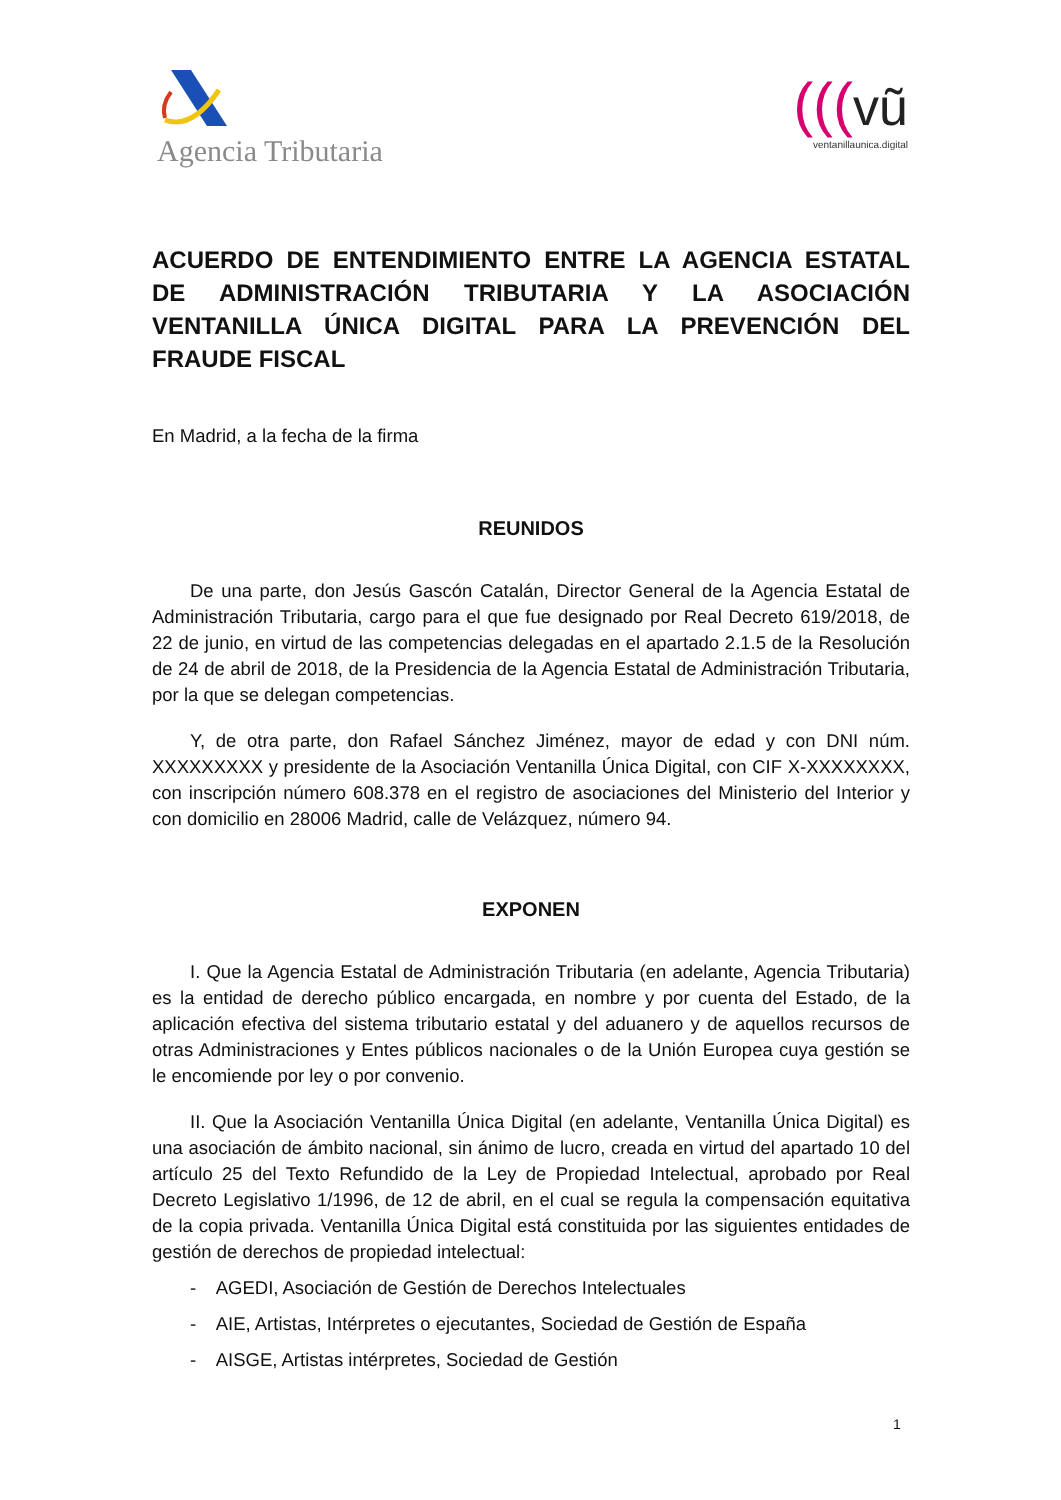Agencia Tributaria
(((vũ
ventanillaunica.digital
ACUERDO DE ENTENDIMIENTO ENTRE LA AGENCIA ESTATAL DE ADMINISTRACIÓN TRIBUTARIA Y LA ASOCIACIÓN VENTANILLA ÚNICA DIGITAL PARA LA PREVENCIÓN DEL FRAUDE FISCAL
En Madrid, a la fecha de la firma
REUNIDOS
De una parte, don Jesús Gascón Catalán, Director General de la Agencia Estatal de Administración Tributaria, cargo para el que fue designado por Real Decreto 619/2018, de 22 de junio, en virtud de las competencias delegadas en el apartado 2.1.5 de la Resolución de 24 de abril de 2018, de la Presidencia de la Agencia Estatal de Administración Tributaria, por la que se delegan competencias.
Y, de otra parte, don Rafael Sánchez Jiménez, mayor de edad y con DNI núm. XXXXXXXXX y presidente de la Asociación Ventanilla Única Digital, con CIF X-XXXXXXXX, con inscripción número 608.378 en el registro de asociaciones del Ministerio del Interior y con domicilio en 28006 Madrid, calle de Velázquez, número 94.
EXPONEN
I. Que la Agencia Estatal de Administración Tributaria (en adelante, Agencia Tributaria) es la entidad de derecho público encargada, en nombre y por cuenta del Estado, de la aplicación efectiva del sistema tributario estatal y del aduanero y de aquellos recursos de otras Administraciones y Entes públicos nacionales o de la Unión Europea cuya gestión se le encomiende por ley o por convenio.
II. Que la Asociación Ventanilla Única Digital (en adelante, Ventanilla Única Digital) es una asociación de ámbito nacional, sin ánimo de lucro, creada en virtud del apartado 10 del artículo 25 del Texto Refundido de la Ley de Propiedad Intelectual, aprobado por Real Decreto Legislativo 1/1996, de 12 de abril, en el cual se regula la compensación equitativa de la copia privada. Ventanilla Única Digital está constituida por las siguientes entidades de gestión de derechos de propiedad intelectual:
- AGEDI, Asociación de Gestión de Derechos Intelectuales
- AIE, Artistas, Intérpretes o ejecutantes, Sociedad de Gestión de España
- AISGE, Artistas intérpretes, Sociedad de Gestión
1